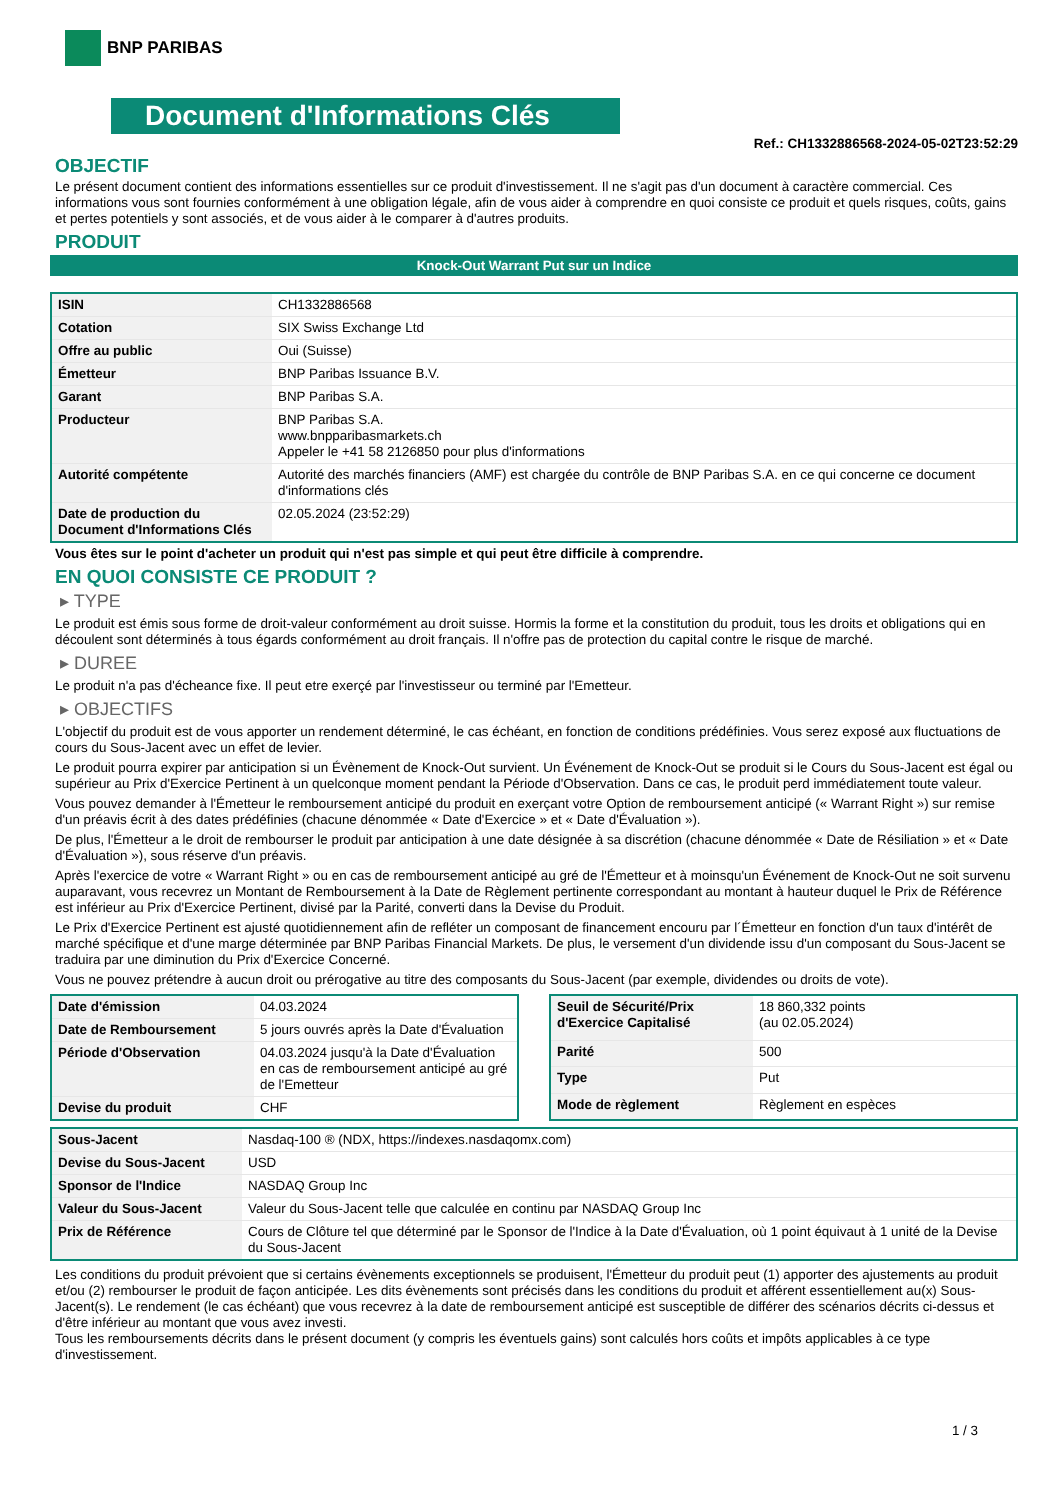BNP PARIBAS
Document d'Informations Clés
Ref.: CH1332886568-2024-05-02T23:52:29
OBJECTIF
Le présent document contient des informations essentielles sur ce produit d'investissement. Il ne s'agit pas d'un document à caractère commercial. Ces informations vous sont fournies conformément à une obligation légale, afin de vous aider à comprendre en quoi consiste ce produit et quels risques, coûts, gains et pertes potentiels y sont associés, et de vous aider à le comparer à d'autres produits.
PRODUIT
Knock-Out Warrant Put sur un Indice
| ISIN | CH1332886568 |
| Cotation | SIX Swiss Exchange Ltd |
| Offre au public | Oui (Suisse) |
| Émetteur | BNP Paribas Issuance B.V. |
| Garant | BNP Paribas S.A. |
| Producteur | BNP Paribas S.A. www.bnpparibasmarkets.ch Appeler le +41 58 2126850 pour plus d'informations |
| Autorité compétente | Autorité des marchés financiers (AMF) est chargée du contrôle de BNP Paribas S.A. en ce qui concerne ce document d'informations clés |
| Date de production du Document d'Informations Clés | 02.05.2024 (23:52:29) |
Vous êtes sur le point d'acheter un produit qui n'est pas simple et qui peut être difficile à comprendre.
EN QUOI CONSISTE CE PRODUIT ?
▸ TYPE
Le produit est émis sous forme de droit-valeur conformément au droit suisse. Hormis la forme et la constitution du produit, tous les droits et obligations qui en découlent sont déterminés à tous égards conformément au droit français. Il n'offre pas de protection du capital contre le risque de marché.
▸ DUREE
Le produit n'a pas d'écheance fixe. Il peut etre exerçé par l'investisseur ou terminé par l'Emetteur.
▸ OBJECTIFS
L'objectif du produit est de vous apporter un rendement déterminé, le cas échéant, en fonction de conditions prédéfinies. Vous serez exposé aux fluctuations de cours du Sous-Jacent avec un effet de levier.
Le produit pourra expirer par anticipation si un Évènement de Knock-Out survient. Un Événement de Knock-Out se produit si le Cours du Sous-Jacent est égal ou supérieur au Prix d'Exercice Pertinent à un quelconque moment pendant la Période d'Observation. Dans ce cas, le produit perd immédiatement toute valeur.
Vous pouvez demander à l'Émetteur le remboursement anticipé du produit en exerçant votre Option de remboursement anticipé (« Warrant Right ») sur remise d'un préavis écrit à des dates prédéfinies (chacune dénommée « Date d'Exercice » et « Date d'Évaluation »).
De plus, l'Émetteur a le droit de rembourser le produit par anticipation à une date désignée à sa discrétion (chacune dénommée « Date de Résiliation » et « Date d'Évaluation »), sous réserve d'un préavis.
Après l'exercice de votre « Warrant Right » ou en cas de remboursement anticipé au gré de l'Émetteur et à moinsqu'un Événement de Knock-Out ne soit survenu auparavant, vous recevrez un Montant de Remboursement à la Date de Règlement pertinente correspondant au montant à hauteur duquel le Prix de Référence est inférieur au Prix d'Exercice Pertinent, divisé par la Parité, converti dans la Devise du Produit.
Le Prix d'Exercice Pertinent est ajusté quotidiennement afin de refléter un composant de financement encouru par l´Émetteur en fonction d'un taux d'intérêt de marché spécifique et d'une marge déterminée par BNP Paribas Financial Markets. De plus, le versement d'un dividende issu d'un composant du Sous-Jacent se traduira par une diminution du Prix d'Exercice Concerné.
Vous ne pouvez prétendre à aucun droit ou prérogative au titre des composants du Sous-Jacent (par exemple, dividendes ou droits de vote).
| Date d'émission | 04.03.2024 |
| Date de Remboursement | 5 jours ouvrés après la Date d'Évaluation |
| Période d'Observation | 04.03.2024 jusqu'à la Date d'Évaluation en cas de remboursement anticipé au gré de l'Emetteur |
| Devise du produit | CHF |
| Seuil de Sécurité/Prix d'Exercice Capitalisé | 18 860,332 points (au 02.05.2024) |
| Parité | 500 |
| Type | Put |
| Mode de règlement | Règlement en espèces |
| Sous-Jacent | Nasdaq-100 ® (NDX, https://indexes.nasdaqomx.com) |
| Devise du Sous-Jacent | USD |
| Sponsor de l'Indice | NASDAQ Group Inc |
| Valeur du Sous-Jacent | Valeur du Sous-Jacent telle que calculée en continu par NASDAQ Group Inc |
| Prix de Référence | Cours de Clôture tel que déterminé par le Sponsor de l'Indice à la Date d'Évaluation, où 1 point équivaut à 1 unité de la Devise du Sous-Jacent |
Les conditions du produit prévoient que si certains évènements exceptionnels se produisent, l'Émetteur du produit peut (1) apporter des ajustements au produit et/ou (2) rembourser le produit de façon anticipée. Les dits évènements sont précisés dans les conditions du produit et afférent essentiellement au(x) Sous-Jacent(s). Le rendement (le cas échéant) que vous recevrez à la date de remboursement anticipé est susceptible de différer des scénarios décrits ci-dessus et d'être inférieur au montant que vous avez investi.
Tous les remboursements décrits dans le présent document (y compris les éventuels gains) sont calculés hors coûts et impôts applicables à ce type d'investissement.
1 / 3